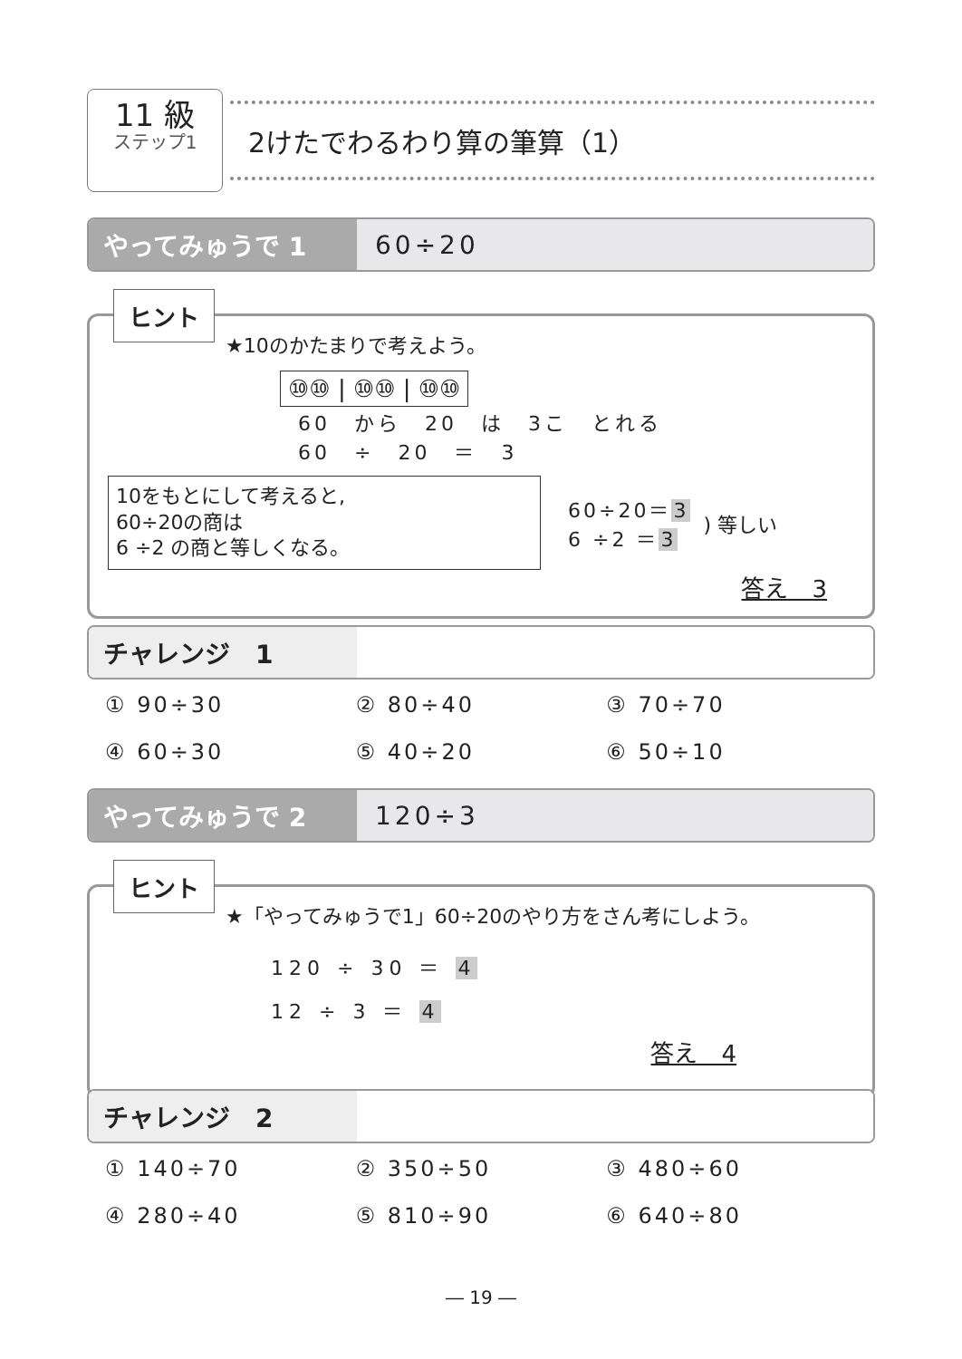11 級
ステップ1
2けたでわるわり算の筆算（1）
やってみゅうで 1 60÷20
ヒント
★10のかたまりで考えよう。
⑩⑩ | ⑩⑩ | ⑩⑩
60　から　20　は　3こ　とれる
60　÷　20　＝　3
10をもとにして考えると,
60÷20の商は
6 ÷2 の商と等しくなる。
60÷20＝3
6 ÷2 ＝3
) 等しい
答え　3
チャレンジ　1
① 90÷30 ② 80÷40 ③ 70÷70 ④ 60÷30 ⑤ 40÷20 ⑥ 50÷10
やってみゅうで 2 120÷3
ヒント
★「やってみゅうで1」60÷20のやり方をさん考にしよう。
120 ÷ 30 ＝ 4
12 ÷ 3 ＝ 4
答え　4
チャレンジ　2
① 140÷70 ② 350÷50 ③ 480÷60 ④ 280÷40 ⑤ 810÷90 ⑥ 640÷80
― 19 ―